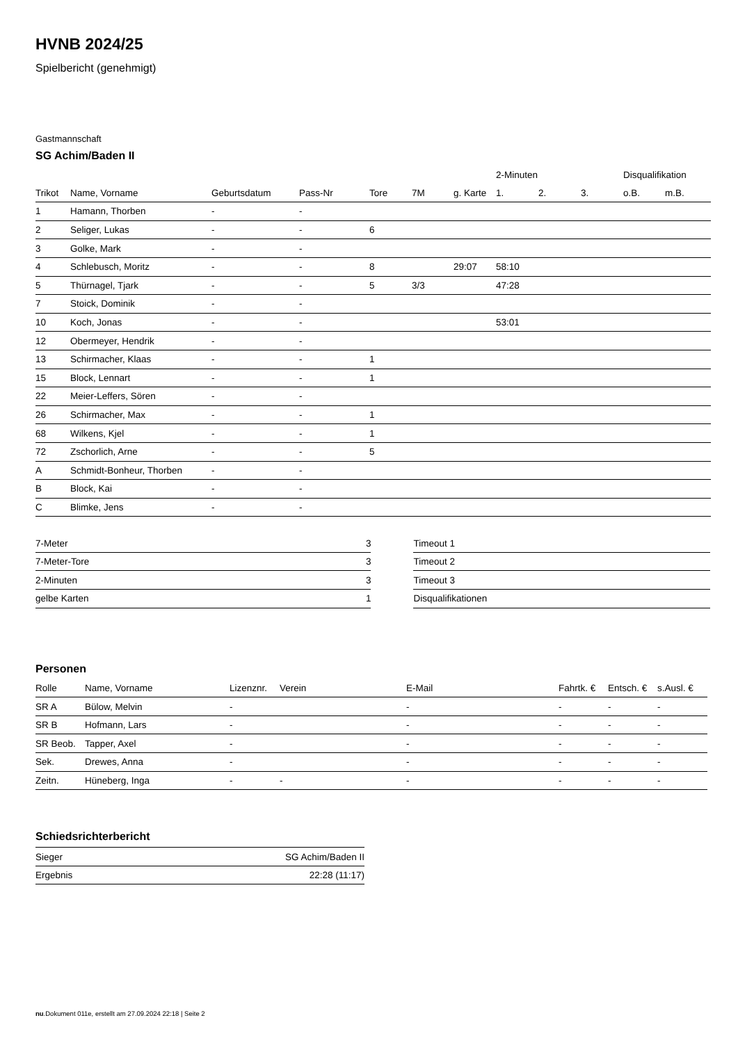HVNB 2024/25
Spielbericht (genehmigt)
Gastmannschaft
SG Achim/Baden II
| | | | | | | | 2-Minuten | | | Disqualifikation | |
| --- | --- | --- | --- | --- | --- | --- | --- | --- | --- | --- | --- |
| Trikot | Name, Vorname | Geburtsdatum | Pass-Nr | Tore | 7M | g. Karte | 1. | 2. | 3. | o.B. | m.B. |
| 1 | Hamann, Thorben | - | - | | | | | | | | |
| 2 | Seliger, Lukas | - | - | 6 | | | | | | | |
| 3 | Golke, Mark | - | - | | | | | | | | |
| 4 | Schlebusch, Moritz | - | - | 8 | | 29:07 | 58:10 | | | | |
| 5 | Thürnagel, Tjark | - | - | 5 | 3/3 | | 47:28 | | | | |
| 7 | Stoick, Dominik | - | - | | | | | | | | |
| 10 | Koch, Jonas | - | - | | | | 53:01 | | | | |
| 12 | Obermeyer, Hendrik | - | - | | | | | | | | |
| 13 | Schirmacher, Klaas | - | - | 1 | | | | | | | |
| 15 | Block, Lennart | - | - | 1 | | | | | | | |
| 22 | Meier-Leffers, Sören | - | - | | | | | | | | |
| 26 | Schirmacher, Max | - | - | 1 | | | | | | | |
| 68 | Wilkens, Kjel | - | - | 1 | | | | | | | |
| 72 | Zschorlich, Arne | - | - | 5 | | | | | | | |
| A | Schmidt-Bonheur, Thorben | - | - | | | | | | | | |
| B | Block, Kai | - | - | | | | | | | | |
| C | Blimke, Jens | - | - | | | | | | | | |
| 7-Meter | 3 |
| 7-Meter-Tore | 3 |
| 2-Minuten | 3 |
| gelbe Karten | 1 |
| Timeout 1 |
| Timeout 2 |
| Timeout 3 |
| Disqualifikationen |
Personen
| Rolle | Name, Vorname | Lizenznr. | Verein | E-Mail | Fahrtk. € | Entsch. € | s.Ausl. € |
| --- | --- | --- | --- | --- | --- | --- | --- |
| SR A | Bülow, Melvin | - | | - | - | - | - |
| SR B | Hofmann, Lars | - | | - | - | - | - |
| SR Beob. | Tapper, Axel | - | | - | - | - | - |
| Sek. | Drewes, Anna | - | | - | - | - | - |
| Zeitn. | Hüneberg, Inga | - | - | - | - | - | - |
Schiedsrichterbericht
| Sieger | SG Achim/Baden II |
| Ergebnis | 22:28 (11:17) |
nu.Dokument 011e, erstellt am 27.09.2024 22:18 | Seite 2